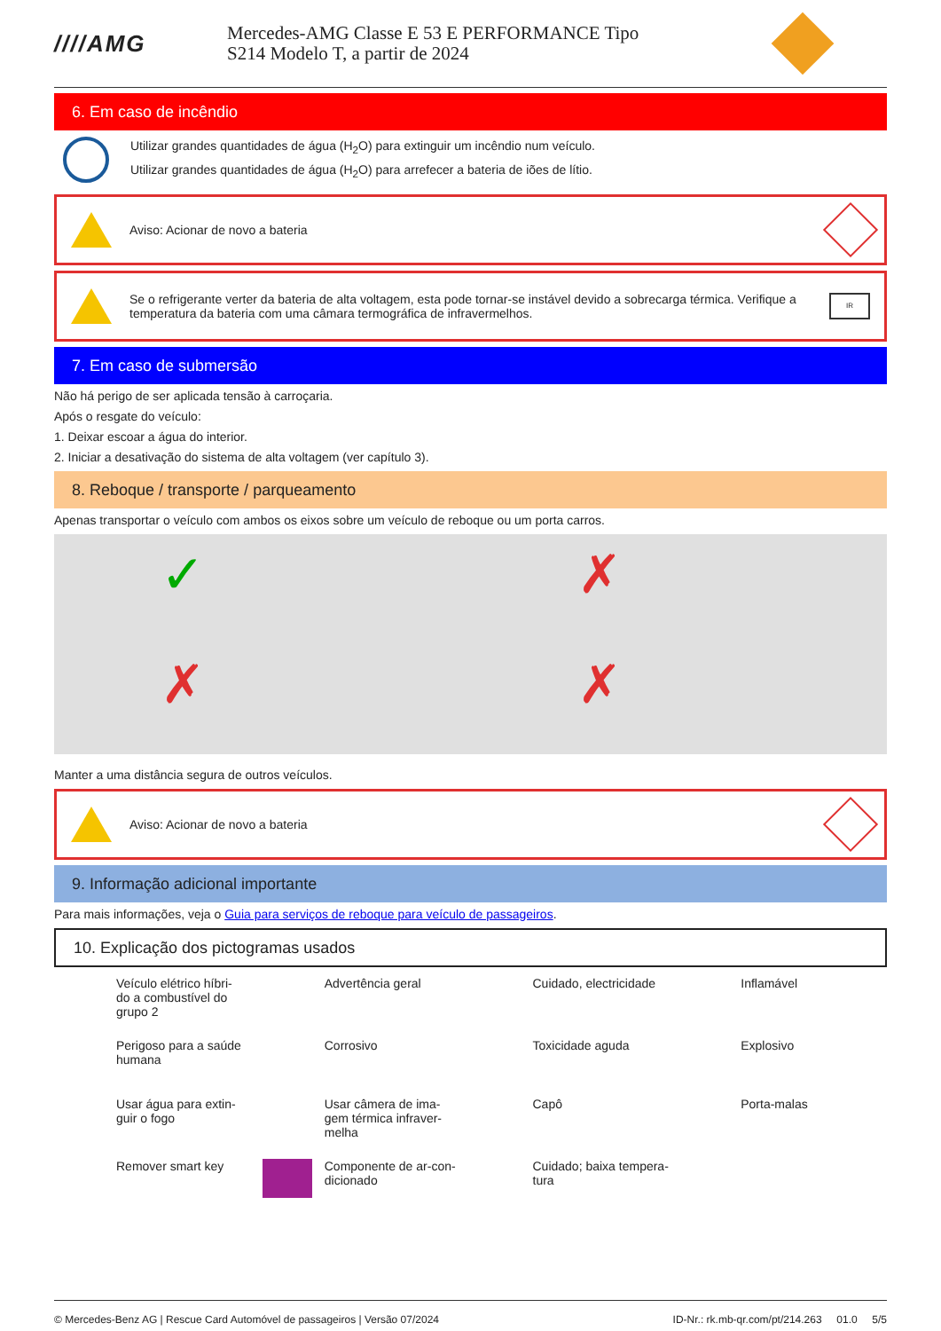////AMG
Mercedes-AMG Classe E 53 E PERFORMANCE Tipo
S214 Modelo T, a partir de 2024
6. Em caso de incêndio
Utilizar grandes quantidades de água (H<sub>2</sub>O) para extinguir um incêndio num veículo.
Utilizar grandes quantidades de água (H<sub>2</sub>O) para arrefecer a bateria de iões de lítio.
Aviso: Acionar de novo a bateria
Se o refrigerante verter da bateria de alta voltagem, esta pode tornar-se instável devido a sobrecarga térmica. Verifique a temperatura da bateria com uma câmara termográfica de infravermelhos.
IR
7. Em caso de submersão
Não há perigo de ser aplicada tensão à carroçaria.
Após o resgate do veículo:
1. Deixar escoar a água do interior.
2. Iniciar a desativação do sistema de alta voltagem (ver capítulo 3).
8. Reboque / transporte / parqueamento
Apenas transportar o veículo com ambos os eixos sobre um veículo de reboque ou um porta carros.
✓
✗
✗
✗
Manter a uma distância segura de outros veículos.
Aviso: Acionar de novo a bateria
9. Informação adicional importante
Para mais informações, veja o Guia para serviços de reboque para veículo de passageiros.
10. Explicação dos pictogramas usados
Veículo elétrico híbri-
do a combustível do
grupo 2
Advertência geral
Cuidado, electricidade
Inflamável
Perigoso para a saúde
humana
Corrosivo
Toxicidade aguda
Explosivo
Usar água para extin-
guir o fogo
Usar câmera de ima-
gem térmica infraver-
melha
Capô
Porta-malas
Remover smart key
Componente de ar-con-
dicionado
Cuidado; baixa tempera-
tura
© Mercedes-Benz AG | Rescue Card Automóvel de passageiros | Versão 07/2024 ID-Nr.: rk.mb-qr.com/pt/214.263 01.0 5/5